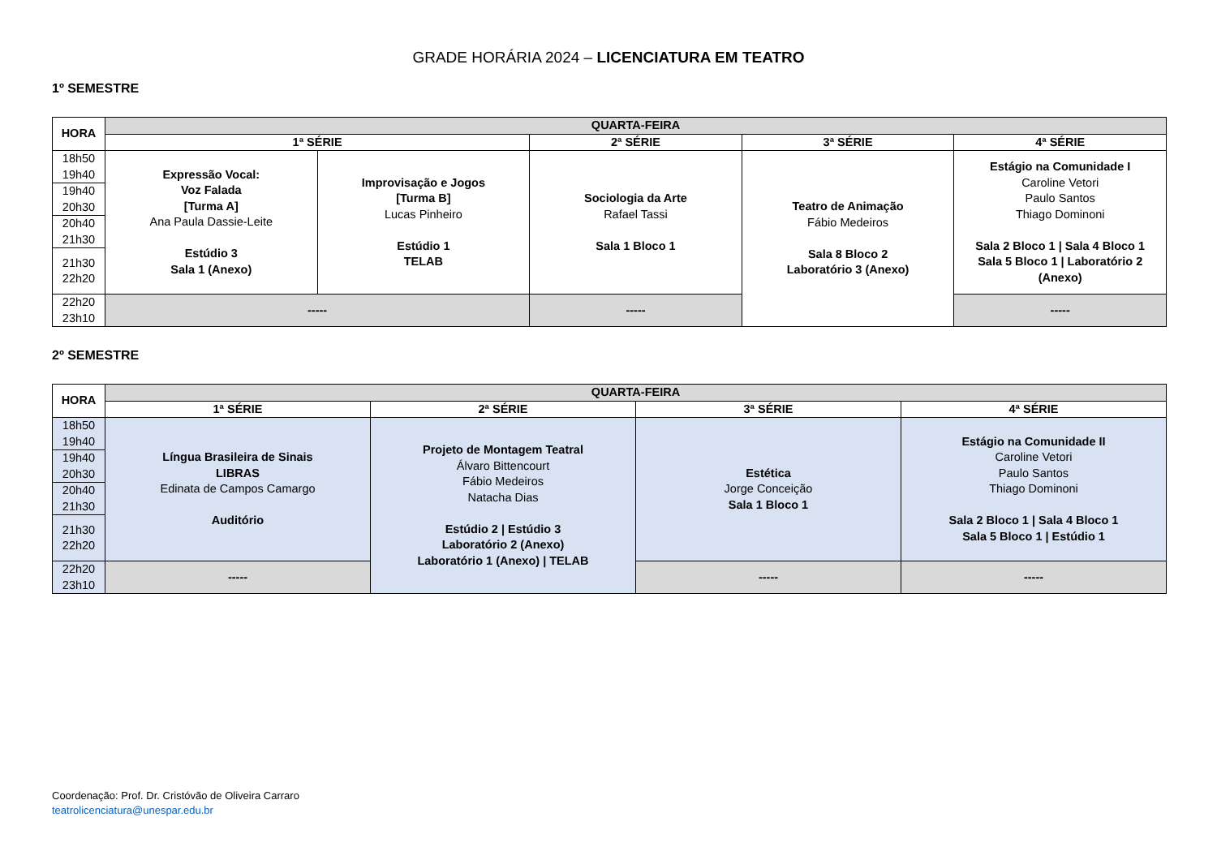GRADE HORÁRIA 2024 – LICENCIATURA EM TEATRO
1º SEMESTRE
| HORA | QUARTA-FEIRA | | | | |
| --- | --- | --- | --- | --- | --- |
| | 1ª SÉRIE | | 2ª SÉRIE | 3ª SÉRIE | 4ª SÉRIE |
| 18h50 19h40 | Expressão Vocal: Voz Falada [Turma A] Ana Paula Dassie-Leite Estúdio 3 Sala 1 (Anexo) | Improvisação e Jogos [Turma B] Lucas Pinheiro Estúdio 1 TELAB | Sociologia da Arte Rafael Tassi Sala 1 Bloco 1 | Teatro de Animação Fábio Medeiros Sala 8 Bloco 2 Laboratório 3 (Anexo) | Estágio na Comunidade I Caroline Vetori Paulo Santos Thiago Dominoni Sala 2 Bloco 1 / Sala 4 Bloco 1 Sala 5 Bloco 1 / Laboratório 2 (Anexo) |
| 19h40 20h30 | | | | | |
| 20h40 21h30 | | | | | |
| 21h30 22h20 | | | | | |
| 22h20 23h10 | ----- | | ----- | | ----- |
2º SEMESTRE
| HORA | QUARTA-FEIRA | | | |
| --- | --- | --- | --- | --- |
| | 1ª SÉRIE | 2ª SÉRIE | 3ª SÉRIE | 4ª SÉRIE |
| 18h50 19h40 | Língua Brasileira de Sinais LIBRAS Edinata de Campos Camargo Auditório | Projeto de Montagem Teatral Álvaro Bittencourt Fábio Medeiros Natacha Dias Estúdio 2 / Estúdio 3 Laboratório 2 (Anexo) Laboratório 1 (Anexo) / TELAB | Estética Jorge Conceição Sala 1 Bloco 1 | Estágio na Comunidade II Caroline Vetori Paulo Santos Thiago Dominoni Sala 2 Bloco 1 / Sala 4 Bloco 1 Sala 5 Bloco 1 / Estúdio 1 |
| 19h40 20h30 | | | | |
| 20h40 21h30 | | | | |
| 21h30 22h20 | | | | |
| 22h20 23h10 | ----- | | ----- | ----- |
Coordenação: Prof. Dr. Cristóvão de Oliveira Carraro
teatrolicenciatura@unespar.edu.br